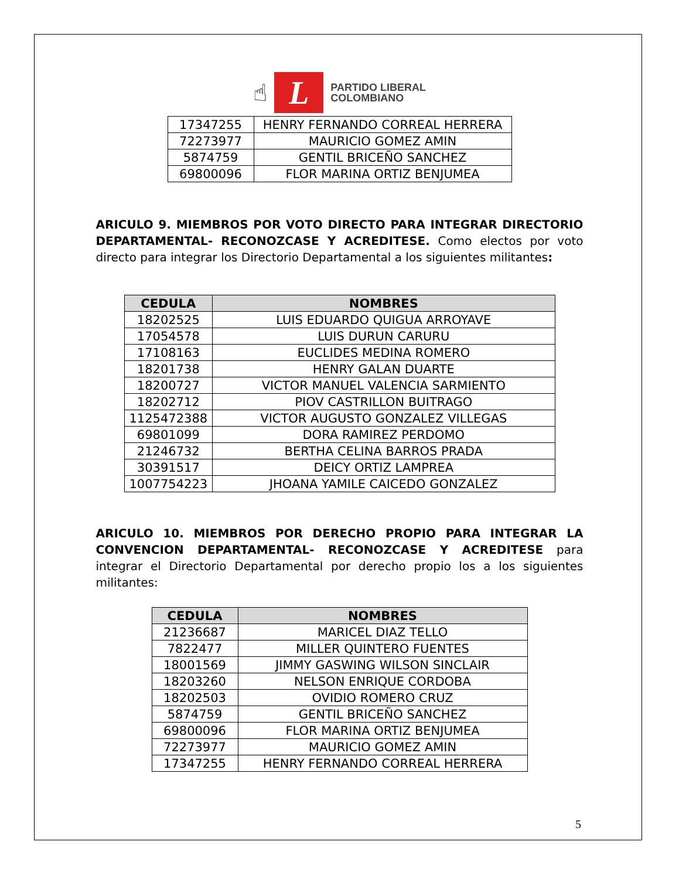☝
L
PARTIDO LIBERAL
COLOMBIANO
| 17347255 | HENRY FERNANDO CORREAL HERRERA |
| 72273977 | MAURICIO GOMEZ AMIN |
| 5874759 | GENTIL BRICEÑO SANCHEZ |
| 69800096 | FLOR MARINA ORTIZ BENJUMEA |
ARICULO 9. MIEMBROS POR VOTO DIRECTO PARA INTEGRAR DIRECTORIO DEPARTAMENTAL- RECONOZCASE Y ACREDITESE. Como electos por voto directo para integrar los Directorio Departamental a los siguientes militantes:
| CEDULA | NOMBRES |
| --- | --- |
| 18202525 | LUIS EDUARDO QUIGUA ARROYAVE |
| 17054578 | LUIS DURUN CARURU |
| 17108163 | EUCLIDES MEDINA ROMERO |
| 18201738 | HENRY GALAN DUARTE |
| 18200727 | VICTOR MANUEL VALENCIA SARMIENTO |
| 18202712 | PIOV CASTRILLON BUITRAGO |
| 1125472388 | VICTOR AUGUSTO GONZALEZ VILLEGAS |
| 69801099 | DORA RAMIREZ PERDOMO |
| 21246732 | BERTHA CELINA BARROS PRADA |
| 30391517 | DEICY ORTIZ LAMPREA |
| 1007754223 | JHOANA YAMILE CAICEDO GONZALEZ |
ARICULO 10. MIEMBROS POR DERECHO PROPIO PARA INTEGRAR LA CONVENCION DEPARTAMENTAL- RECONOZCASE Y ACREDITESE para integrar el Directorio Departamental por derecho propio los a los siguientes militantes:
| CEDULA | NOMBRES |
| --- | --- |
| 21236687 | MARICEL DIAZ TELLO |
| 7822477 | MILLER QUINTERO FUENTES |
| 18001569 | JIMMY GASWING WILSON SINCLAIR |
| 18203260 | NELSON ENRIQUE CORDOBA |
| 18202503 | OVIDIO ROMERO CRUZ |
| 5874759 | GENTIL BRICEÑO SANCHEZ |
| 69800096 | FLOR MARINA ORTIZ BENJUMEA |
| 72273977 | MAURICIO GOMEZ AMIN |
| 17347255 | HENRY FERNANDO CORREAL HERRERA |
5